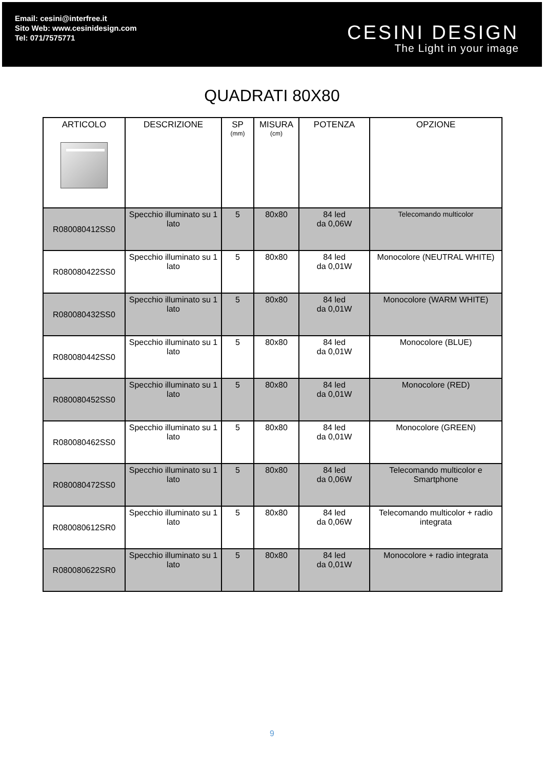Email: cesini@interfree.it
Sito Web: www.cesinidesign.com
Tel: 071/7575771
CESINI DESIGN
The Light in your image
QUADRATI 80X80
| ARTICOLO | DESCRIZIONE | SP (mm) | MISURA (cm) | POTENZA | OPZIONE |
| --- | --- | --- | --- | --- | --- |
| R080080412SS0 | Specchio illuminato su 1 lato | 5 | 80x80 | 84 led da 0,06W | Telecomando multicolor |
| R080080422SS0 | Specchio illuminato su 1 lato | 5 | 80x80 | 84 led da 0,01W | Monocolore (NEUTRAL WHITE) |
| R080080432SS0 | Specchio illuminato su 1 lato | 5 | 80x80 | 84 led da 0,01W | Monocolore (WARM WHITE) |
| R080080442SS0 | Specchio illuminato su 1 lato | 5 | 80x80 | 84 led da 0,01W | Monocolore (BLUE) |
| R080080452SS0 | Specchio illuminato su 1 lato | 5 | 80x80 | 84 led da 0,01W | Monocolore (RED) |
| R080080462SS0 | Specchio illuminato su 1 lato | 5 | 80x80 | 84 led da 0,01W | Monocolore (GREEN) |
| R080080472SS0 | Specchio illuminato su 1 lato | 5 | 80x80 | 84 led da 0,06W | Telecomando multicolor e Smartphone |
| R080080612SR0 | Specchio illuminato su 1 lato | 5 | 80x80 | 84 led da 0,06W | Telecomando multicolor + radio integrata |
| R080080622SR0 | Specchio illuminato su 1 lato | 5 | 80x80 | 84 led da 0,01W | Monocolore + radio integrata |
9